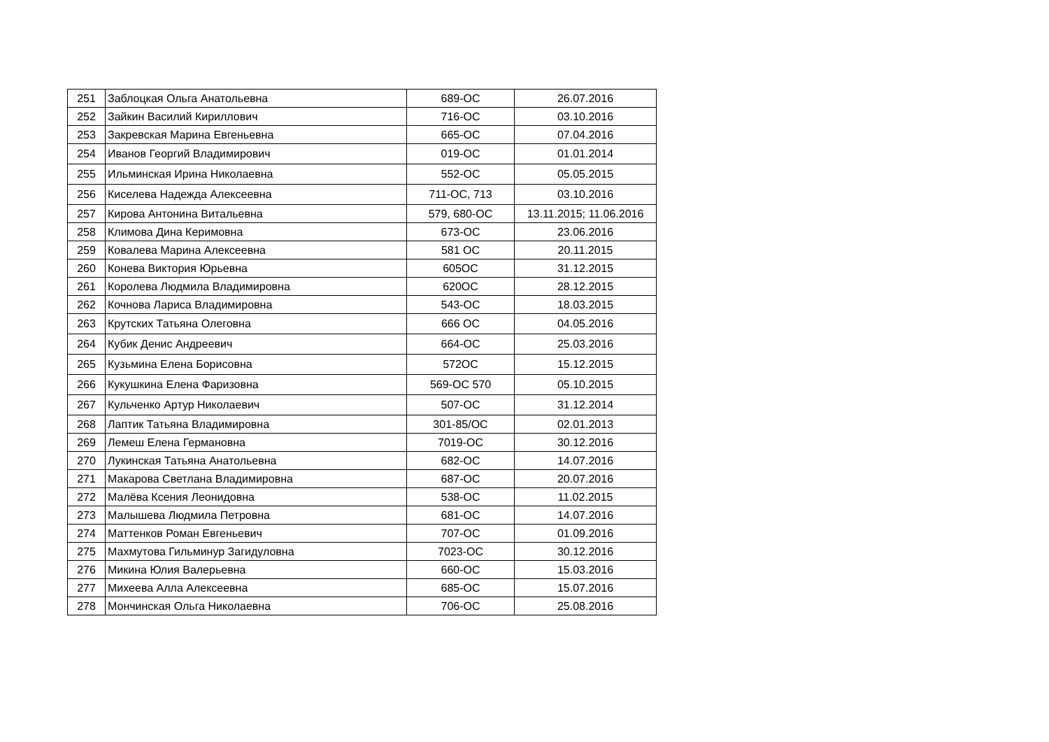| 251 | Заблоцкая Ольга Анатольевна | 689-ОС | 26.07.2016 |
| 252 | Зайкин Василий Кириллович | 716-ОС | 03.10.2016 |
| 253 | Закревская Марина Евгеньевна | 665-ОС | 07.04.2016 |
| 254 | Иванов Георгий Владимирович | 019-ОС | 01.01.2014 |
| 255 | Ильминская Ирина Николаевна | 552-ОС | 05.05.2015 |
| 256 | Киселева Надежда Алексеевна | 711-ОС, 713 | 03.10.2016 |
| 257 | Кирова Антонина Витальевна | 579, 680-ОС | 13.11.2015; 11.06.2016 |
| 258 | Климова Дина Керимовна | 673-ОС | 23.06.2016 |
| 259 | Ковалева Марина Алексеевна | 581 ОС | 20.11.2015 |
| 260 | Конева Виктория Юрьевна | 605ОС | 31.12.2015 |
| 261 | Королева Людмила Владимировна | 620ОС | 28.12.2015 |
| 262 | Кочнова Лариса Владимировна | 543-ОС | 18.03.2015 |
| 263 | Крутских Татьяна Олеговна | 666 ОС | 04.05.2016 |
| 264 | Кубик Денис Андреевич | 664-ОС | 25.03.2016 |
| 265 | Кузьмина Елена Борисовна | 572ОС | 15.12.2015 |
| 266 | Кукушкина Елена Фаризовна | 569-ОС 570 | 05.10.2015 |
| 267 | Кульченко Артур Николаевич | 507-ОС | 31.12.2014 |
| 268 | Лаптик Татьяна Владимировна | 301-85/ОС | 02.01.2013 |
| 269 | Лемеш Елена Германовна | 7019-ОС | 30.12.2016 |
| 270 | Лукинская Татьяна Анатольевна | 682-ОС | 14.07.2016 |
| 271 | Макарова Светлана Владимировна | 687-ОС | 20.07.2016 |
| 272 | Малёва Ксения Леонидовна | 538-ОС | 11.02.2015 |
| 273 | Малышева Людмила Петровна | 681-ОС | 14.07.2016 |
| 274 | Маттенков Роман Евгеньевич | 707-ОС | 01.09.2016 |
| 275 | Махмутова Гильминур Загидуловна | 7023-ОС | 30.12.2016 |
| 276 | Микина Юлия Валерьевна | 660-ОС | 15.03.2016 |
| 277 | Михеева Алла Алексеевна | 685-ОС | 15.07.2016 |
| 278 | Мончинская Ольга Николаевна | 706-ОС | 25.08.2016 |